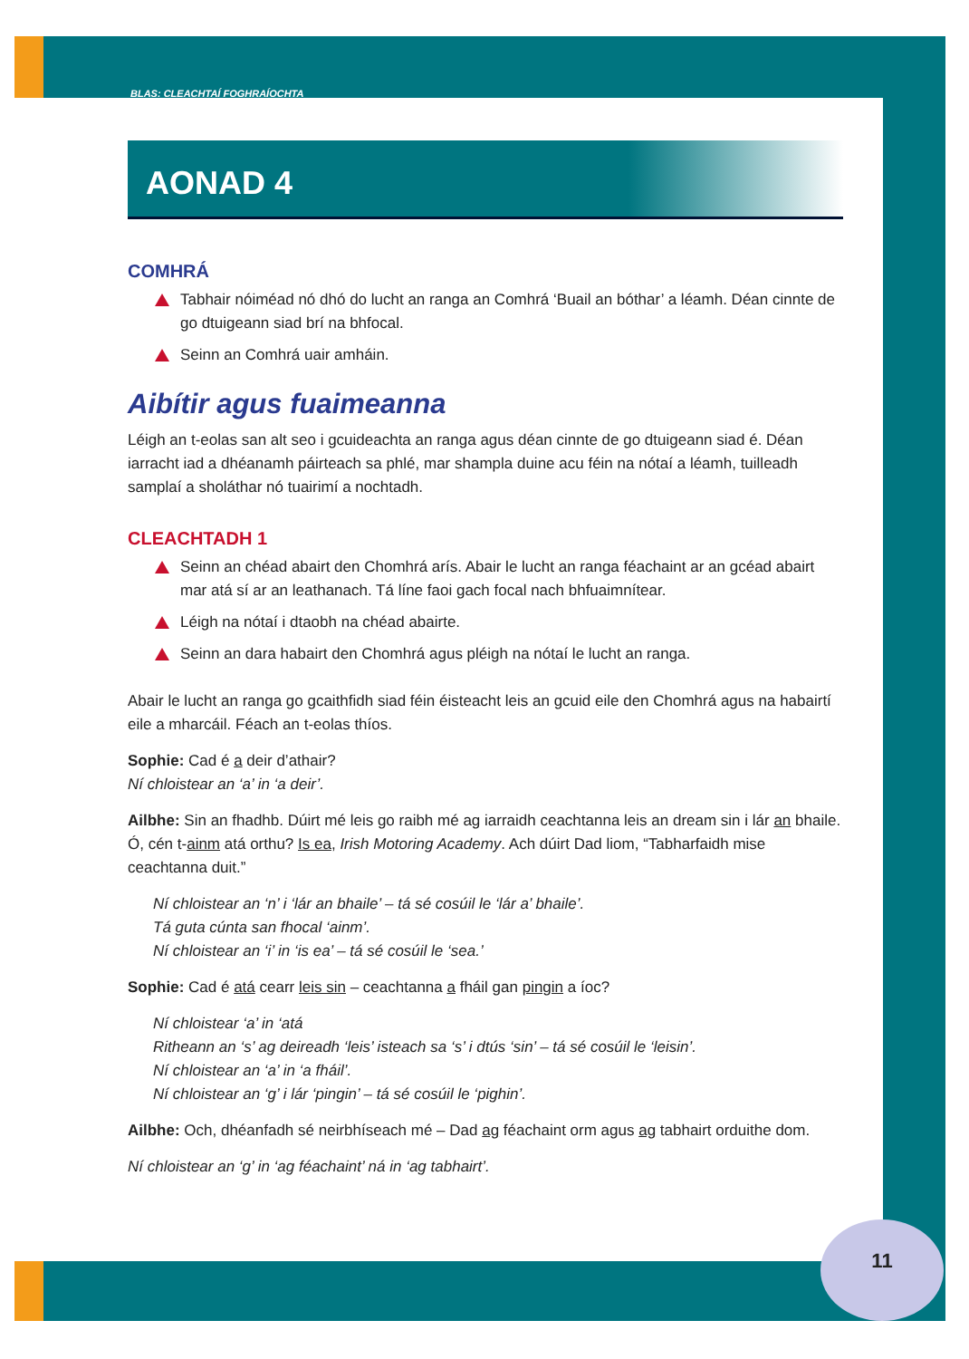BLAS: CLEACHTAÍ FOGHRAÍOCHTA
AONAD 4
COMHRÁ
Tabhair nóiméad nó dhó do lucht an ranga an Comhrá ‘Buail an bóthar’ a léamh. Déan cinnte de go dtuigeann siad brí na bhfocal.
Seinn an Comhrá uair amháin.
Aibítir agus fuaimeanna
Léigh an t-eolas san alt seo i gcuideachta an ranga agus déan cinnte de go dtuigeann siad é. Déan iarracht iad a dhéanamh páirteach sa phlé, mar shampla duine acu féin na nótaí a léamh, tuilleadh samplaí a sholáthar nó tuairimí a nochtadh.
CLEACHTADH 1
Seinn an chéad abairt den Chomhrá arís. Abair le lucht an ranga féachaint ar an gcéad abairt mar atá sí ar an leathanach. Tá líne faoi gach focal nach bhfuaimnítear.
Léigh na nótaí i dtaobh na chéad abairte.
Seinn an dara habairt den Chomhrá agus pléigh na nótaí le lucht an ranga.
Abair le lucht an ranga go gcaithfidh siad féin éisteacht leis an gcuid eile den Chomhrá agus na habairtí eile a mharcáil. Féach an t-eolas thíos.
Sophie: Cad é a deir d’athair?
Ní chloistear an ‘a’ in ‘a deir’.
Ailbhe: Sin an fhadhb. Dúirt mé leis go raibh mé ag iarraidh ceachtanna leis an dream sin i lár an bhaile. Ó, cén t-ainm atá orthu? Is ea, Irish Motoring Academy. Ach dúirt Dad liom, “Tabharfaidh mise ceachtanna duit.”
Ní chloistear an ‘n’ i ‘lár an bhaile’ – tá sé cosúil le ‘lár a’ bhaile’.
Tá guta cúnta san fhocal ‘ainm’.
Ní chloistear an ‘i’ in ‘is ea’ – tá sé cosúil le ‘sea.’
Sophie: Cad é atá cearr leis sin – ceachtanna a fháil gan pingin a íoc?
Ní chloistear ‘a’ in ‘atá
Ritheann an ‘s’ ag deireadh ‘leis’ isteach sa ‘s’ i dtús ‘sin’ – tá sé cosúil le ‘leisin’.
Ní chloistear an ‘a’ in ‘a fháil’.
Ní chloistear an ‘g’ i lár ‘pingin’ – tá sé cosúil le ‘pighin’.
Ailbhe: Och, dhéanfadh sé neirbhíseach mé – Dad ag féachaint orm agus ag tabhairt orduithe dom.
Ní chloistear an ‘g’ in ‘ag féachaint’ ná in ‘ag tabhairt’.
11